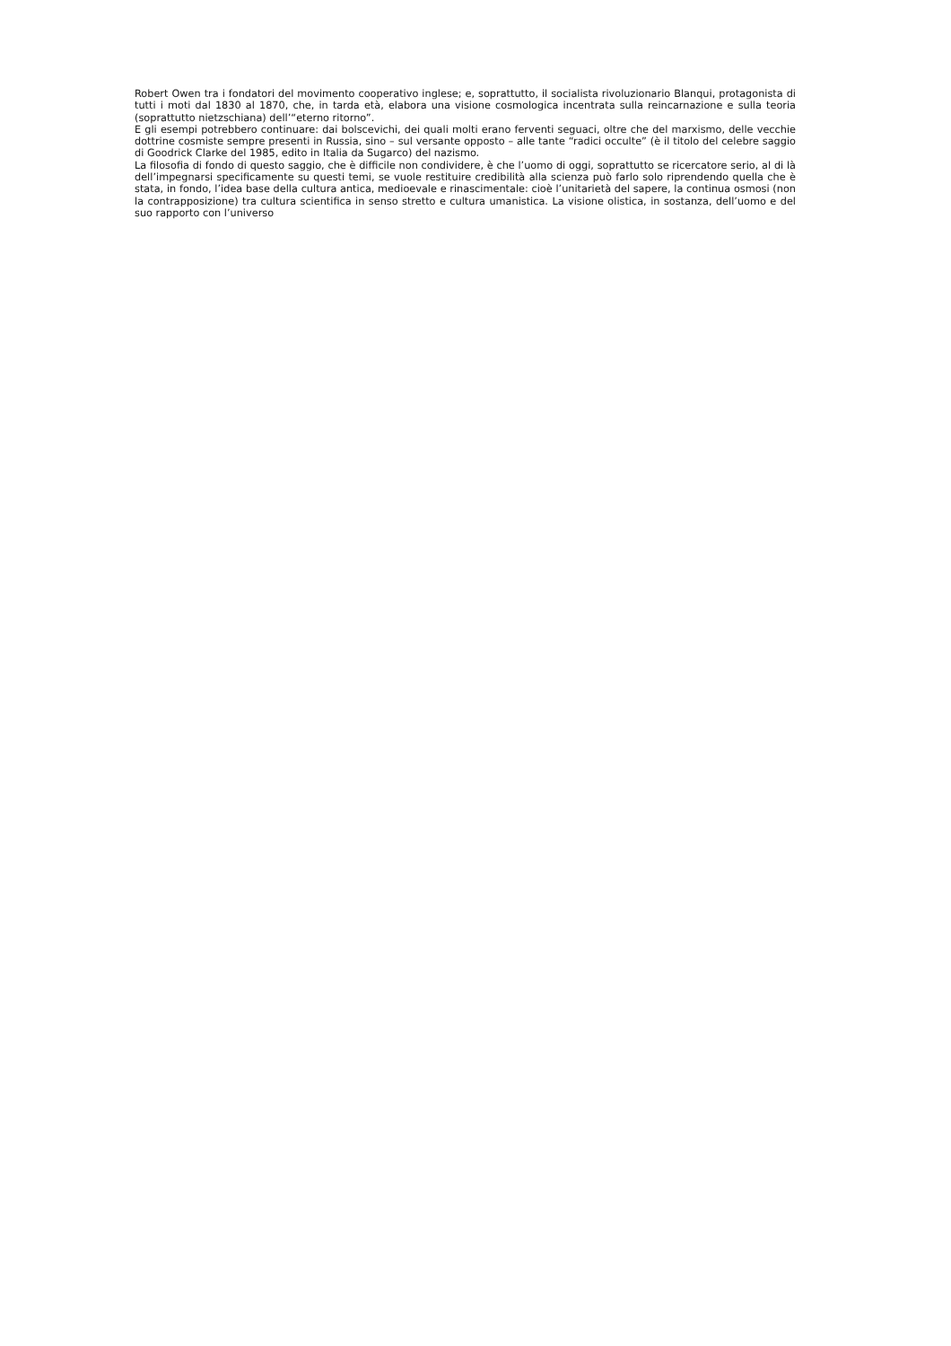Robert Owen tra i fondatori del movimento cooperativo inglese; e, soprattutto, il socialista rivoluzionario Blanqui, protagonista di tutti i moti dal 1830 al 1870, che, in tarda età, elabora una visione cosmologica incentrata sulla reincarnazione e sulla teoria (soprattutto nietzschiana) dell’“eterno ritorno”.
E gli esempi potrebbero continuare: dai bolscevichi, dei quali molti erano ferventi seguaci, oltre che del marxismo, delle vecchie dottrine cosmiste sempre presenti in Russia, sino – sul versante opposto – alle tante “radici occulte” (è il titolo del celebre saggio di Goodrick Clarke del 1985, edito in Italia da Sugarco) del nazismo.
La filosofia di fondo di questo saggio, che è difficile non condividere, è che l’uomo di oggi, soprattutto se ricercatore serio, al di là dell’impegnarsi specificamente su questi temi, se vuole restituire credibilità alla scienza può farlo solo riprendendo quella che è stata, in fondo, l’idea base della cultura antica, medioevale e rinascimentale: cioè l’unitarietà del sapere, la continua osmosi (non la contrapposizione) tra cultura scientifica in senso stretto e cultura umanistica. La visione olistica, in sostanza, dell’uomo e del suo rapporto con l’universo